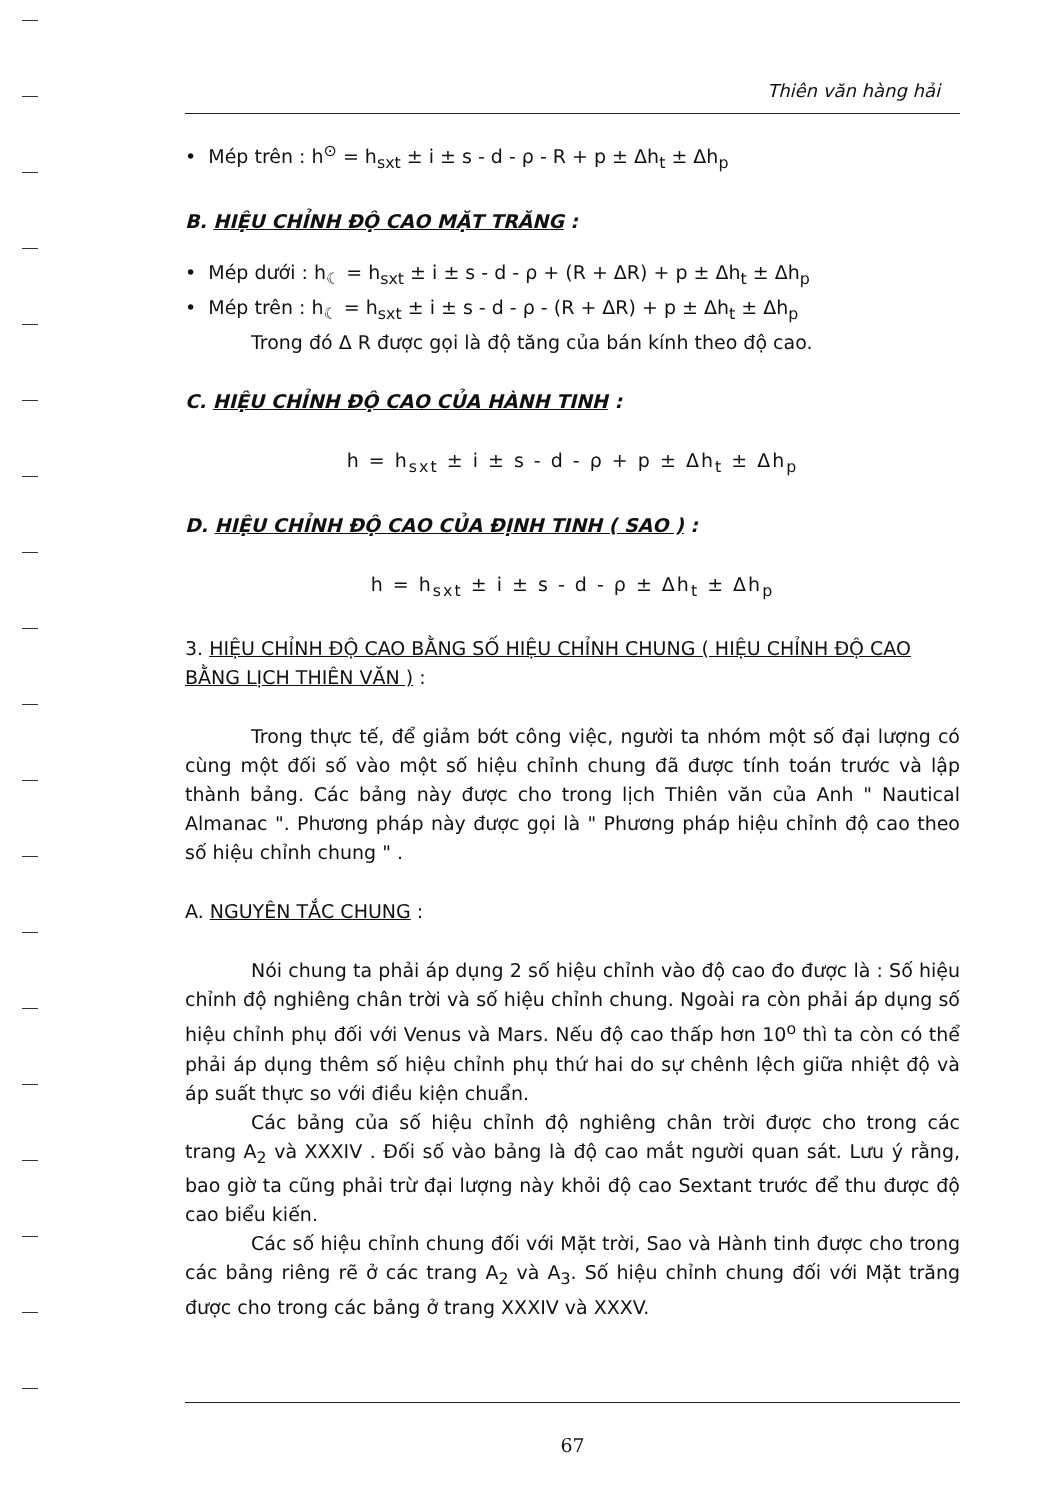Thiên văn hàng hải
• Mép trên : h<sup>⊙</sup> = h<sub>sxt</sub> ± i ± s - d - ρ - R + p ± Δh<sub>t</sub> ± Δh<sub>p</sub>
B. HIỆU CHỈNH ĐỘ CAO MẶT TRĂNG :
• Mép dưới : h<sub>☾</sub> = h<sub>sxt</sub> ± i ± s - d - ρ + (R + ΔR) + p ± Δh<sub>t</sub> ± Δh<sub>p</sub>
• Mép trên : h<sub>☾</sub> = h<sub>sxt</sub> ± i ± s - d - ρ - (R + ΔR) + p ± Δh<sub>t</sub> ± Δh<sub>p</sub>
Trong đó Δ R được gọi là độ tăng của bán kính theo độ cao.
C. HIỆU CHỈNH ĐỘ CAO CỦA HÀNH TINH :
h = h<sub>sxt</sub> ± i ± s - d - ρ + p ± Δh<sub>t</sub> ± Δh<sub>p</sub>
D. HIỆU CHỈNH ĐỘ CAO CỦA ĐỊNH TINH ( SAO ) :
h = h<sub>sxt</sub> ± i ± s - d - ρ ± Δh<sub>t</sub> ± Δh<sub>p</sub>
3. HIỆU CHỈNH ĐỘ CAO BẰNG SỐ HIỆU CHỈNH CHUNG ( HIỆU CHỈNH ĐỘ CAO BẰNG LỊCH THIÊN VĂN ) :
Trong thực tế, để giảm bớt công việc, người ta nhóm một số đại lượng có cùng một đối số vào một số hiệu chỉnh chung đã được tính toán trước và lập thành bảng. Các bảng này được cho trong lịch Thiên văn của Anh " Nautical Almanac ". Phương pháp này được gọi là " Phương pháp hiệu chỉnh độ cao theo số hiệu chỉnh chung " .
A. NGUYÊN TẮC CHUNG :
Nói chung ta phải áp dụng 2 số hiệu chỉnh vào độ cao đo được là : Số hiệu chỉnh độ nghiêng chân trời và số hiệu chỉnh chung. Ngoài ra còn phải áp dụng số hiệu chỉnh phụ đối với Venus và Mars. Nếu độ cao thấp hơn 10<sup>o</sup> thì ta còn có thể phải áp dụng thêm số hiệu chỉnh phụ thứ hai do sự chênh lệch giữa nhiệt độ và áp suất thực so với điều kiện chuẩn.
Các bảng của số hiệu chỉnh độ nghiêng chân trời được cho trong các trang A<sub>2</sub> và XXXIV . Đối số vào bảng là độ cao mắt người quan sát. Lưu ý rằng, bao giờ ta cũng phải trừ đại lượng này khỏi độ cao Sextant trước để thu được độ cao biểu kiến.
Các số hiệu chỉnh chung đối với Mặt trời, Sao và Hành tinh được cho trong các bảng riêng rẽ ở các trang A<sub>2</sub> và A<sub>3</sub>. Số hiệu chỉnh chung đối với Mặt trăng được cho trong các bảng ở trang XXXIV và XXXV.
67